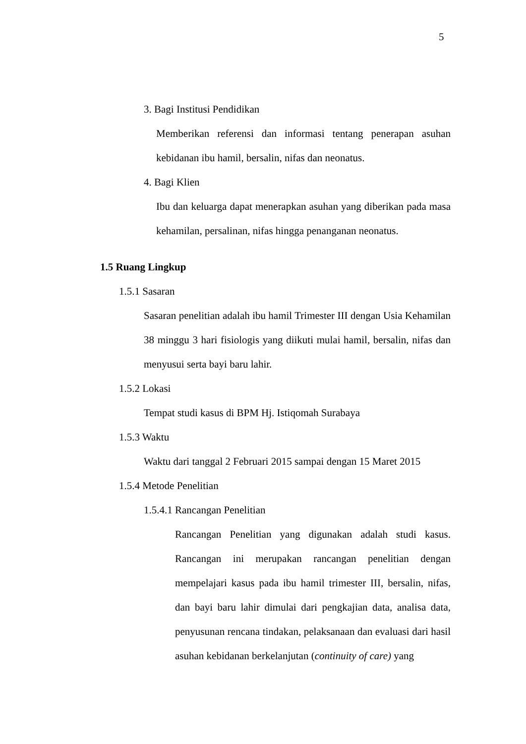5
3. Bagi Institusi Pendidikan
Memberikan referensi dan informasi tentang penerapan asuhan kebidanan ibu hamil, bersalin, nifas dan neonatus.
4. Bagi Klien
Ibu dan keluarga dapat menerapkan asuhan yang diberikan pada masa kehamilan, persalinan, nifas hingga penanganan neonatus.
1.5 Ruang Lingkup
1.5.1 Sasaran
Sasaran penelitian adalah ibu hamil Trimester III dengan Usia Kehamilan 38 minggu 3 hari fisiologis yang diikuti mulai hamil, bersalin, nifas dan menyusui serta bayi baru lahir.
1.5.2 Lokasi
Tempat studi kasus di BPM Hj. Istiqomah Surabaya
1.5.3 Waktu
Waktu dari tanggal 2 Februari 2015 sampai dengan 15 Maret 2015
1.5.4 Metode Penelitian
1.5.4.1 Rancangan Penelitian
Rancangan Penelitian yang digunakan adalah studi kasus. Rancangan ini merupakan rancangan penelitian dengan mempelajari kasus pada ibu hamil trimester III, bersalin, nifas, dan bayi baru lahir dimulai dari pengkajian data, analisa data, penyusunan rencana tindakan, pelaksanaan dan evaluasi dari hasil asuhan kebidanan berkelanjutan (continuity of care) yang